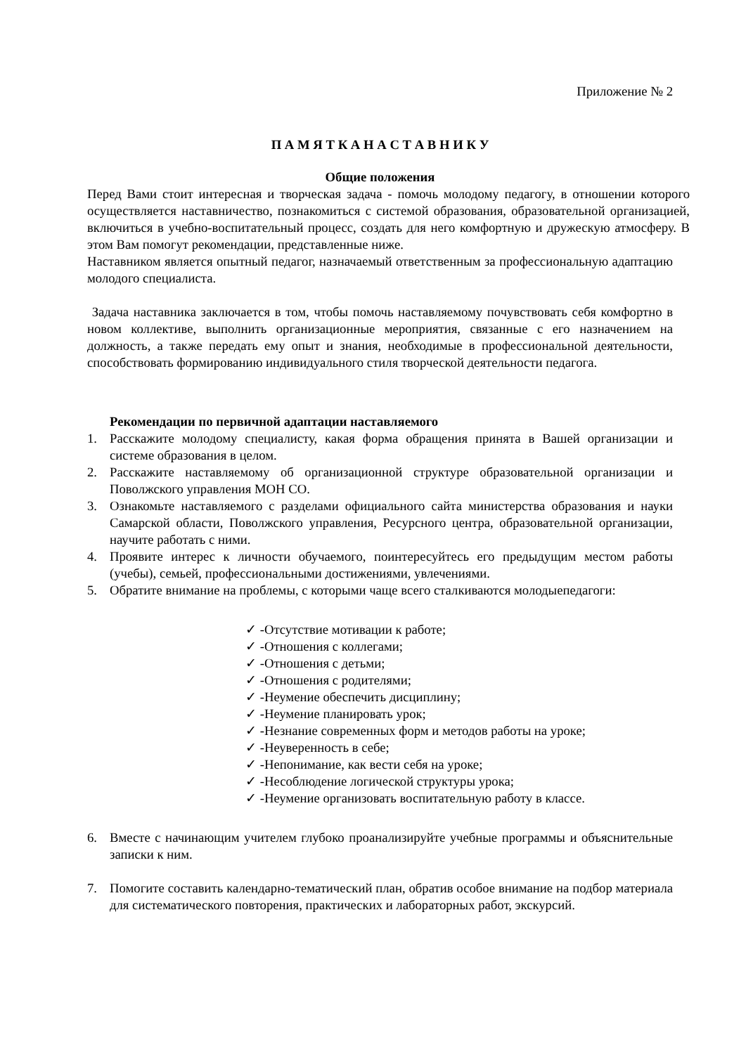Приложение № 2
П А М Я Т К А Н А С Т А В Н И К У
Общие положения
Перед Вами стоит интересная и творческая задача - помочь молодому педагогу, в отношении которого осуществляется наставничество, познакомиться с системой образования, образовательной организацией, включиться в учебно-воспитательный процесс, создать для него комфортную и дружескую атмосферу. В этом Вам помогут рекомендации, представленные ниже.
Наставником является опытный педагог, назначаемый ответственным за профессиональную адаптацию молодого специалиста.
Задача наставника заключается в том, чтобы помочь наставляемому почувствовать себя комфортно в новом коллективе, выполнить организационные мероприятия, связанные с его назначением на должность, а также передать ему опыт и знания, необходимые в профессиональной деятельности, способствовать формированию индивидуального стиля творческой деятельности педагога.
Рекомендации по первичной адаптации наставляемого
1. Расскажите молодому специалисту, какая форма обращения принята в Вашей организации и системе образования в целом.
2. Расскажите наставляемому об организационной структуре образовательной организации и Поволжского управления МОН СО.
3. Ознакомьте наставляемого с разделами официального сайта министерства образования и науки Самарской области, Поволжского управления, Ресурсного центра, образовательной организации, научите работать с ними.
4. Проявите интерес к личности обучаемого, поинтересуйтесь его предыдущим местом работы (учебы), семьей, профессиональными достижениями, увлечениями.
5. Обратите внимание на проблемы, с которыми чаще всего сталкиваются молодыепедагоги:
✓ -Отсутствие мотивации к работе;
✓ -Отношения с коллегами;
✓ -Отношения с детьми;
✓ -Отношения с родителями;
✓ -Неумение обеспечить дисциплину;
✓ -Неумение планировать урок;
✓ -Незнание современных форм и методов работы на уроке;
✓ -Неуверенность в себе;
✓ -Непонимание, как вести себя на уроке;
✓ -Несоблюдение логической структуры урока;
✓ -Неумение организовать воспитательную работу в классе.
6. Вместе с начинающим учителем глубоко проанализируйте учебные программы и объяснительные записки к ним.
7. Помогите составить календарно-тематический план, обратив особое внимание на подбор материала для систематического повторения, практических и лабораторных работ, экскурсий.